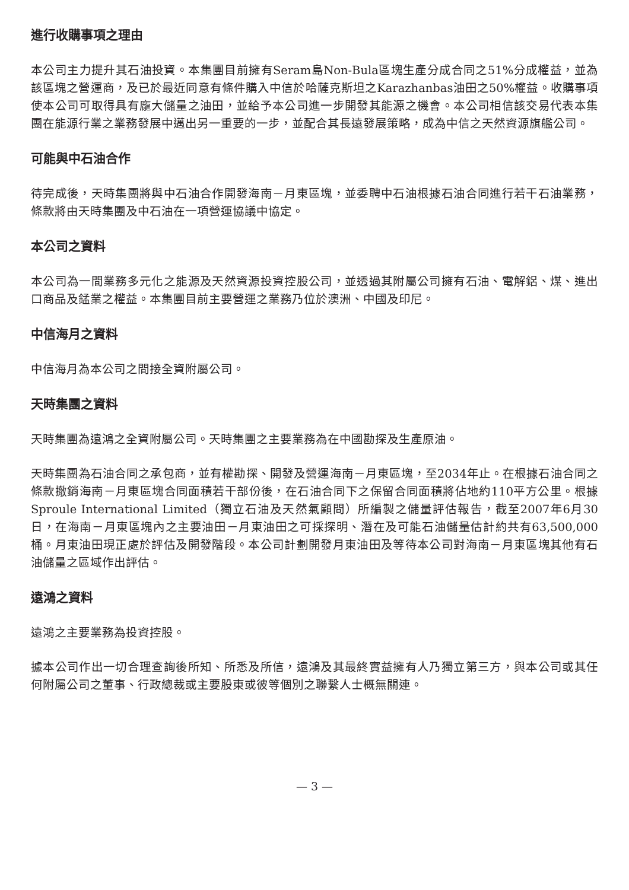進行收購事項之理由
本公司主力提升其石油投資。本集團目前擁有Seram島Non-Bula區塊生產分成合同之51%分成權益，並為該區塊之營運商，及已於最近同意有條件購入中信於哈薩克斯坦之Karazhanbas油田之50%權益。收購事項使本公司可取得具有龐大儲量之油田，並給予本公司進一步開發其能源之機會。本公司相信該交易代表本集團在能源行業之業務發展中邁出另一重要的一步，並配合其長遠發展策略，成為中信之天然資源旗艦公司。
可能與中石油合作
待完成後，天時集團將與中石油合作開發海南－月東區塊，並委聘中石油根據石油合同進行若干石油業務，條款將由天時集團及中石油在一項營運協議中協定。
本公司之資料
本公司為一間業務多元化之能源及天然資源投資控股公司，並透過其附屬公司擁有石油、電解鋁、煤、進出口商品及錳業之權益。本集團目前主要營運之業務乃位於澳洲、中國及印尼。
中信海月之資料
中信海月為本公司之間接全資附屬公司。
天時集團之資料
天時集團為遠鴻之全資附屬公司。天時集團之主要業務為在中國勘探及生產原油。
天時集團為石油合同之承包商，並有權勘探、開發及營運海南－月東區塊，至2034年止。在根據石油合同之條款撤銷海南－月東區塊合同面積若干部份後，在石油合同下之保留合同面積將佔地約110平方公里。根據Sproule International Limited（獨立石油及天然氣顧問）所編製之儲量評估報告，截至2007年6月30日，在海南－月東區塊內之主要油田－月東油田之可採探明、潛在及可能石油儲量估計約共有63,500,000桶。月東油田現正處於評估及開發階段。本公司計劃開發月東油田及等待本公司對海南－月東區塊其他有石油儲量之區域作出評估。
遠鴻之資料
遠鴻之主要業務為投資控股。
據本公司作出一切合理查詢後所知、所悉及所信，遠鴻及其最終實益擁有人乃獨立第三方，與本公司或其任何附屬公司之董事、行政總裁或主要股東或彼等個別之聯繫人士概無關連。
— 3 —